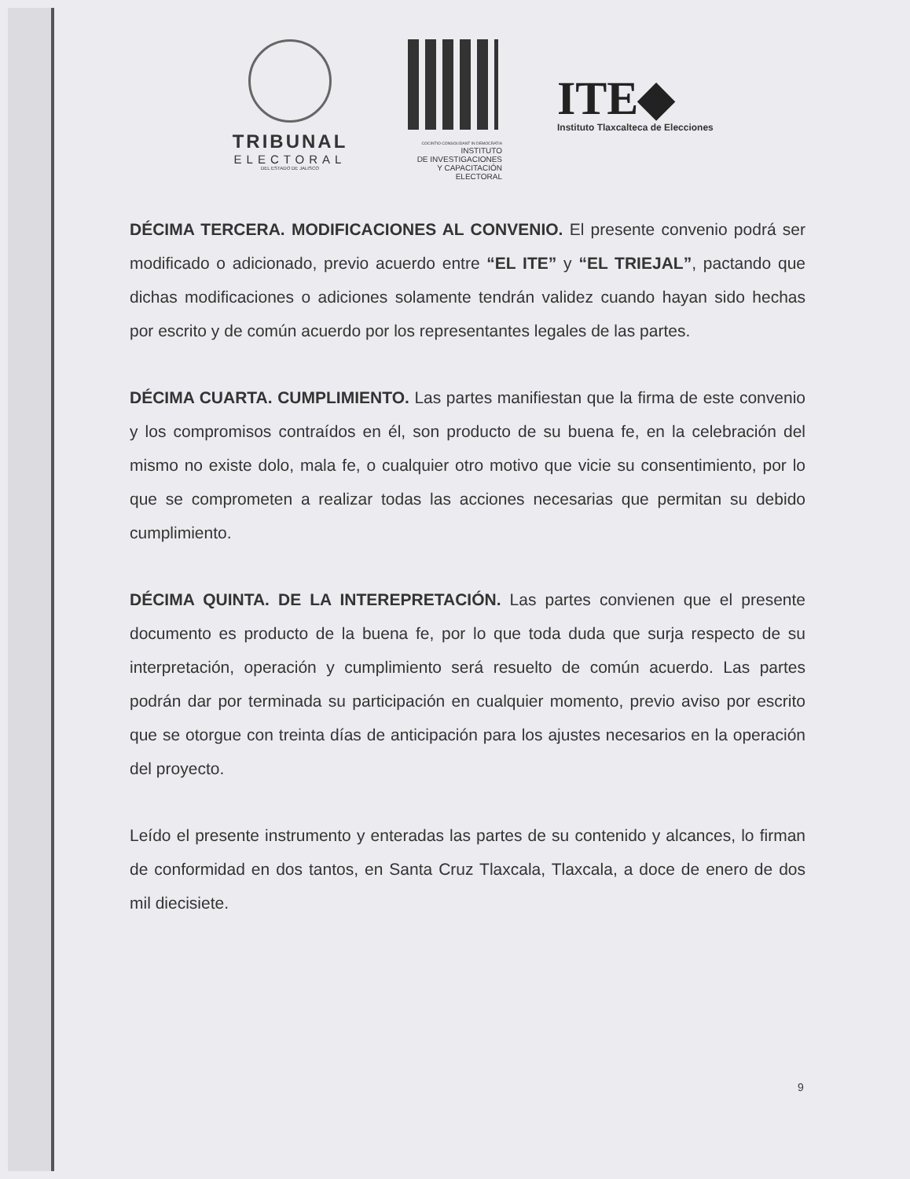TRIBUNAL
ELECTORAL
DEL ESTADO DE JALISCO
COCINTIO CONSOLIDANT IN DEMOCRATIA
INSTITUTO
DE INVESTIGACIONES
Y CAPACITACIÓN
ELECTORAL
ITE◆
Instituto Tlaxcalteca de Elecciones
DÉCIMA TERCERA. MODIFICACIONES AL CONVENIO. El presente convenio podrá ser modificado o adicionado, previo acuerdo entre “EL ITE” y “EL TRIEJAL”, pactando que dichas modificaciones o adiciones solamente tendrán validez cuando hayan sido hechas por escrito y de común acuerdo por los representantes legales de las partes.
DÉCIMA CUARTA. CUMPLIMIENTO. Las partes manifiestan que la firma de este convenio y los compromisos contraídos en él, son producto de su buena fe, en la celebración del mismo no existe dolo, mala fe, o cualquier otro motivo que vicie su consentimiento, por lo que se comprometen a realizar todas las acciones necesarias que permitan su debido cumplimiento.
DÉCIMA QUINTA. DE LA INTEREPRETACIÓN. Las partes convienen que el presente documento es producto de la buena fe, por lo que toda duda que surja respecto de su interpretación, operación y cumplimiento será resuelto de común acuerdo. Las partes podrán dar por terminada su participación en cualquier momento, previo aviso por escrito que se otorgue con treinta días de anticipación para los ajustes necesarios en la operación del proyecto.
Leído el presente instrumento y enteradas las partes de su contenido y alcances, lo firman de conformidad en dos tantos, en Santa Cruz Tlaxcala, Tlaxcala, a doce de enero de dos mil diecisiete.
9